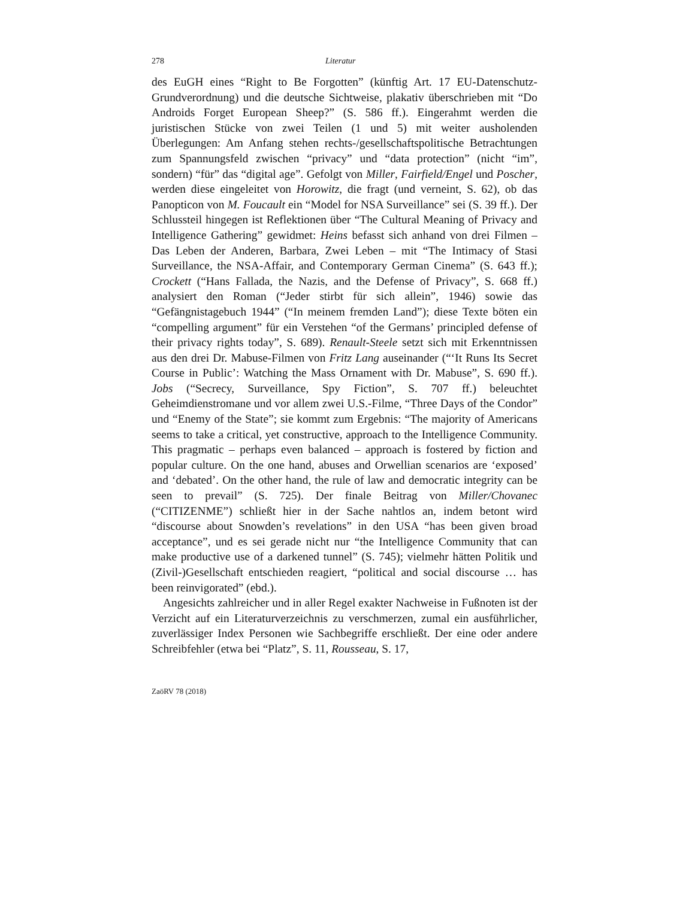278 Literatur
des EuGH eines “Right to Be Forgotten” (künftig Art. 17 EU-Datenschutz-Grundverordnung) und die deutsche Sichtweise, plakativ überschrieben mit “Do Androids Forget European Sheep?” (S. 586 ff.). Eingerahmt werden die juristischen Stücke von zwei Teilen (1 und 5) mit weiter ausholenden Überlegungen: Am Anfang stehen rechts-/gesellschafts­politische Betrachtungen zum Spannungsfeld zwischen “privacy” und “data protection” (nicht “im”, sondern) “für” das “digital age”. Gefolgt von Mil­ler, Fairfield/Engel und Poscher, werden diese eingeleitet von Horowitz, die fragt (und verneint, S. 62), ob das Panopticon von M. Foucault ein “Model for NSA Surveillance” sei (S. 39 ff.). Der Schlussteil hingegen ist Reflektio­nen über “The Cultural Meaning of Privacy and Intelligence Gathering” gewidmet: Heins befasst sich anhand von drei Filmen – Das Leben der An­deren, Barbara, Zwei Leben – mit “The Intimacy of Stasi Surveillance, the NSA-Affair, and Contemporary German Cinema” (S. 643 ff.); Crockett (“Hans Fallada, the Nazis, and the Defense of Privacy”, S. 668 ff.) analysiert den Roman (“Jeder stirbt für sich allein”, 1946) sowie das “Gefängnistage­buch 1944” (“In meinem fremden Land”); diese Texte böten ein “com­pelling argument” für ein Verstehen “of the Germans’ principled defense of their privacy rights today”, S. 689). Renault-Steele setzt sich mit Erkennt­nissen aus den drei Dr. Mabuse-Filmen von Fritz Lang auseinander (“‘It Runs Its Secret Course in Public’: Watching the Mass Ornament with Dr. Mabuse”, S. 690 ff.). Jobs (“Secrecy, Surveillance, Spy Fiction”, S. 707 ff.) beleuchtet Geheimdienstromane und vor allem zwei U.S.-Filme, “Three Days of the Condor” und “Enemy of the State”; sie kommt zum Ergebnis: “The majority of Americans seems to take a critical, yet constructive, ap­proach to the Intelligence Community. This pragmatic – perhaps even bal­anced – approach is fostered by fiction and popular culture. On the one hand, abuses and Orwellian scenarios are ‘exposed’ and ‘debated’. On the other hand, the rule of law and democratic integrity can be seen to prevail” (S. 725). Der finale Beitrag von Miller/Chovanec (“CITIZENME”) schließt hier in der Sache nahtlos an, indem betont wird “discourse about Snowden’s revelations” in den USA “has been given broad acceptance”, und es sei gerade nicht nur “the Intelligence Community that can make productive use of a darkened tunnel” (S. 745); vielmehr hätten Politik und (Zivil-)Gesell­schaft entschieden reagiert, “political and social discourse … has been rein­vigorated” (ebd.).
Angesichts zahlreicher und in aller Regel exakter Nachweise in Fußnoten ist der Verzicht auf ein Literaturverzeichnis zu verschmerzen, zumal ein ausführlicher, zuverlässiger Index Personen wie Sachbegriffe erschließt. Der eine oder andere Schreibfehler (etwa bei “Platz”, S. 11, Rousseau, S. 17,
ZaöRV 78 (2018)